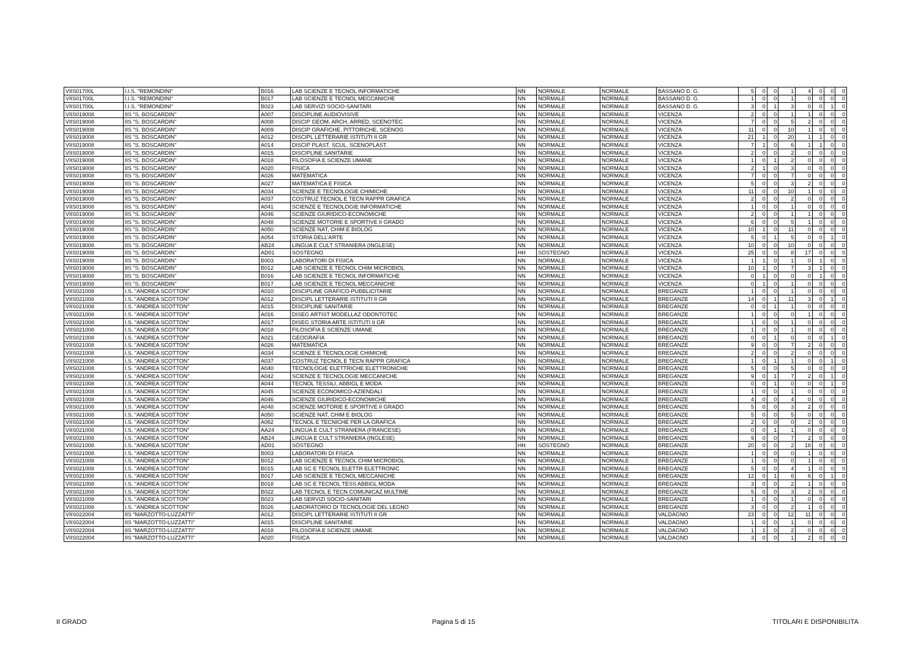| VIIS01700L | I.I.S. "REMONDINI" | B016 | LAB SCIENZE E TECNOL INFORMATICHE | NN | NORMALE | NORMALE | BASSANO D. G. | 5 | 0 | 0 | 1 | 4 | 0 | 0 | 0 |
| VIIS01700L | I.I.S. "REMONDINI" | B017 | LAB SCIENZE E TECNOL MECCANICHE | NN | NORMALE | NORMALE | BASSANO D. G. | 1 | 0 | 0 | 1 | 0 | 0 | 0 | 0 |
| VIIS01700L | I.I.S. "REMONDINI" | B023 | LAB SERVIZI SOCIO-SANITARI | NN | NORMALE | NORMALE | BASSANO D. G. | 3 | 0 | 1 | 3 | 0 | 0 | 1 | 0 |
| VIIS019008 | IIS "S. BOSCARDIN" | A007 | DISCIPLINE AUDIOVISIVE | NN | NORMALE | NORMALE | VICENZA | 2 | 0 | 0 | 1 | 1 | 0 | 0 | 0 |
| VIIS019008 | IIS "S. BOSCARDIN" | A008 | DISCIP GEOM, ARCH, ARRED, SCENOTEC | NN | NORMALE | NORMALE | VICENZA | 7 | 0 | 0 | 5 | 2 | 0 | 0 | 0 |
| VIIS019008 | IIS "S. BOSCARDIN" | A009 | DISCIP GRAFICHE, PITTORICHE, SCENOG | NN | NORMALE | NORMALE | VICENZA | 11 | 0 | 0 | 10 | 1 | 0 | 0 | 0 |
| VIIS019008 | IIS "S. BOSCARDIN" | A012 | DISCIPL LETTERARIE ISTITUTI II GR | NN | NORMALE | NORMALE | VICENZA | 21 | 1 | 0 | 20 | 1 | 1 | 0 | 0 |
| VIIS019008 | IIS "S. BOSCARDIN" | A014 | DISCIP PLAST. SCUL. SCENOPLAST. | NN | NORMALE | NORMALE | VICENZA | 7 | 1 | 0 | 6 | 1 | 1 | 0 | 0 |
| VIIS019008 | IIS "S. BOSCARDIN" | A015 | DISCIPLINE SANITARIE | NN | NORMALE | NORMALE | VICENZA | 2 | 0 | 0 | 2 | 0 | 0 | 0 | 0 |
| VIIS019008 | IIS "S. BOSCARDIN" | A018 | FILOSOFIA E SCIENZE UMANE | NN | NORMALE | NORMALE | VICENZA | 1 | 0 | 1 | 2 | 0 | 0 | 0 | 0 |
| VIIS019008 | IIS "S. BOSCARDIN" | A020 | FISICA | NN | NORMALE | NORMALE | VICENZA | 2 | 1 | 0 | 3 | 0 | 0 | 0 | 0 |
| VIIS019008 | IIS "S. BOSCARDIN" | A026 | MATEMATICA | NN | NORMALE | NORMALE | VICENZA | 7 | 0 | 0 | 7 | 0 | 0 | 0 | 0 |
| VIIS019008 | IIS "S. BOSCARDIN" | A027 | MATEMATICA E FISICA | NN | NORMALE | NORMALE | VICENZA | 5 | 0 | 0 | 3 | 2 | 0 | 0 | 0 |
| VIIS019008 | IIS "S. BOSCARDIN" | A034 | SCIENZE E TECNOLOGIE CHIMICHE | NN | NORMALE | NORMALE | VICENZA | 11 | 0 | 0 | 10 | 1 | 0 | 0 | 0 |
| VIIS019008 | IIS "S. BOSCARDIN" | A037 | COSTRUZ TECNOL E TECN RAPPR GRAFICA | NN | NORMALE | NORMALE | VICENZA | 2 | 0 | 0 | 2 | 0 | 0 | 0 | 0 |
| VIIS019008 | IIS "S. BOSCARDIN" | A041 | SCIENZE E TECNOLOGIE INFORMATICHE | NN | NORMALE | NORMALE | VICENZA | 1 | 0 | 0 | 1 | 0 | 0 | 0 | 0 |
| VIIS019008 | IIS "S. BOSCARDIN" | A046 | SCIENZE GIURIDICO-ECONOMICHE | NN | NORMALE | NORMALE | VICENZA | 2 | 0 | 0 | 1 | 1 | 0 | 0 | 0 |
| VIIS019008 | IIS "S. BOSCARDIN" | A048 | SCIENZE MOTORIE E SPORTIVE II GRADO | NN | NORMALE | NORMALE | VICENZA | 6 | 0 | 0 | 5 | 1 | 0 | 0 | 0 |
| VIIS019008 | IIS "S. BOSCARDIN" | A050 | SCIENZE NAT, CHIM E BIOLOG | NN | NORMALE | NORMALE | VICENZA | 10 | 1 | 0 | 11 | 0 | 0 | 0 | 0 |
| VIIS019008 | IIS "S. BOSCARDIN" | A054 | STORIA DELL'ARTE | NN | NORMALE | NORMALE | VICENZA | 5 | 0 | 1 | 5 | 0 | 0 | 1 | 0 |
| VIIS019008 | IIS "S. BOSCARDIN" | AB24 | LINGUA E CULT STRANIERA (INGLESE) | NN | NORMALE | NORMALE | VICENZA | 10 | 0 | 0 | 10 | 0 | 0 | 0 | 0 |
| VIIS019008 | IIS "S. BOSCARDIN" | AD01 | SOSTEGNO | HH | SOSTEGNO | NORMALE | VICENZA | 25 | 0 | 0 | 8 | 17 | 0 | 0 | 0 |
| VIIS019008 | IIS "S. BOSCARDIN" | B003 | LABORATORI DI FISICA | NN | NORMALE | NORMALE | VICENZA | 1 | 1 | 0 | 1 | 0 | 1 | 0 | 0 |
| VIIS019008 | IIS "S. BOSCARDIN" | B012 | LAB SCIENZE E TECNOL CHIM MICROBIOL | NN | NORMALE | NORMALE | VICENZA | 10 | 1 | 0 | 7 | 3 | 1 | 0 | 0 |
| VIIS019008 | IIS "S. BOSCARDIN" | B016 | LAB SCIENZE E TECNOL INFORMATICHE | NN | NORMALE | NORMALE | VICENZA | 0 | 1 | 0 | 0 | 0 | 1 | 0 | 0 |
| VIIS019008 | IIS "S. BOSCARDIN" | B017 | LAB SCIENZE E TECNOL MECCANICHE | NN | NORMALE | NORMALE | VICENZA | 0 | 1 | 0 | 1 | 0 | 0 | 0 | 0 |
| VIIS021008 | I.S. "ANDREA SCOTTON" | A010 | DISCIPLINE GRAFICO-PUBBLICITARIE | NN | NORMALE | NORMALE | BREGANZE | 1 | 0 | 0 | 1 | 0 | 0 | 0 | 0 |
| VIIS021008 | I.S. "ANDREA SCOTTON" | A012 | DISCIPL LETTERARIE ISTITUTI II GR | NN | NORMALE | NORMALE | BREGANZE | 14 | 0 | 1 | 11 | 3 | 0 | 1 | 0 |
| VIIS021008 | I.S. "ANDREA SCOTTON" | A015 | DISCIPLINE SANITARIE | NN | NORMALE | NORMALE | BREGANZE | 0 | 0 | 1 | 1 | 0 | 0 | 0 | 0 |
| VIIS021008 | I.S. "ANDREA SCOTTON" | A016 | DISEG ARTIST MODELLAZ ODONTOTEC | NN | NORMALE | NORMALE | BREGANZE | 1 | 0 | 0 | 0 | 1 | 0 | 0 | 0 |
| VIIS021008 | I.S. "ANDREA SCOTTON" | A017 | DISEG STORIA ARTE ISTITUTI II GR | NN | NORMALE | NORMALE | BREGANZE | 1 | 0 | 0 | 1 | 0 | 0 | 0 | 0 |
| VIIS021008 | I.S. "ANDREA SCOTTON" | A018 | FILOSOFIA E SCIENZE UMANE | NN | NORMALE | NORMALE | BREGANZE | 1 | 0 | 0 | 1 | 0 | 0 | 0 | 0 |
| VIIS021008 | I.S. "ANDREA SCOTTON" | A021 | GEOGRAFIA | NN | NORMALE | NORMALE | BREGANZE | 0 | 0 | 1 | 0 | 0 | 0 | 1 | 0 |
| VIIS021008 | I.S. "ANDREA SCOTTON" | A026 | MATEMATICA | NN | NORMALE | NORMALE | BREGANZE | 9 | 0 | 0 | 7 | 2 | 0 | 0 | 0 |
| VIIS021008 | I.S. "ANDREA SCOTTON" | A034 | SCIENZE E TECNOLOGIE CHIMICHE | NN | NORMALE | NORMALE | BREGANZE | 2 | 0 | 0 | 2 | 0 | 0 | 0 | 0 |
| VIIS021008 | I.S. "ANDREA SCOTTON" | A037 | COSTRUZ TECNOL E TECN RAPPR GRAFICA | NN | NORMALE | NORMALE | BREGANZE | 1 | 0 | 1 | 1 | 0 | 0 | 1 | 0 |
| VIIS021008 | I.S. "ANDREA SCOTTON" | A040 | TECNOLOGIE ELETTRICHE ELETTRONICHE | NN | NORMALE | NORMALE | BREGANZE | 5 | 0 | 0 | 5 | 0 | 0 | 0 | 0 |
| VIIS021008 | I.S. "ANDREA SCOTTON" | A042 | SCIENZE E TECNOLOGIE MECCANICHE | NN | NORMALE | NORMALE | BREGANZE | 9 | 0 | 1 | 7 | 2 | 0 | 1 | 0 |
| VIIS021008 | I.S. "ANDREA SCOTTON" | A044 | TECNOL TESSILI, ABBIGL E MODA | NN | NORMALE | NORMALE | BREGANZE | 0 | 0 | 1 | 0 | 0 | 0 | 1 | 0 |
| VIIS021008 | I.S. "ANDREA SCOTTON" | A045 | SCIENZE ECONOMICO-AZIENDALI | NN | NORMALE | NORMALE | BREGANZE | 1 | 0 | 0 | 1 | 0 | 0 | 0 | 0 |
| VIIS021008 | I.S. "ANDREA SCOTTON" | A046 | SCIENZE GIURIDICO-ECONOMICHE | NN | NORMALE | NORMALE | BREGANZE | 4 | 0 | 0 | 4 | 0 | 0 | 0 | 0 |
| VIIS021008 | I.S. "ANDREA SCOTTON" | A048 | SCIENZE MOTORIE E SPORTIVE II GRADO | NN | NORMALE | NORMALE | BREGANZE | 5 | 0 | 0 | 3 | 2 | 0 | 0 | 0 |
| VIIS021008 | I.S. "ANDREA SCOTTON" | A050 | SCIENZE NAT, CHIM E BIOLOG | NN | NORMALE | NORMALE | BREGANZE | 5 | 0 | 0 | 5 | 0 | 0 | 0 | 0 |
| VIIS021008 | I.S. "ANDREA SCOTTON" | A062 | TECNOL E TECNICHE PER LA GRAFICA | NN | NORMALE | NORMALE | BREGANZE | 2 | 0 | 0 | 0 | 2 | 0 | 0 | 0 |
| VIIS021008 | I.S. "ANDREA SCOTTON" | AA24 | LINGUA E CULT STRANIERA (FRANCESE) | NN | NORMALE | NORMALE | BREGANZE | 0 | 0 | 1 | 1 | 0 | 0 | 0 | 0 |
| VIIS021008 | I.S. "ANDREA SCOTTON" | AB24 | LINGUA E CULT STRANIERA (INGLESE) | NN | NORMALE | NORMALE | BREGANZE | 9 | 0 | 0 | 7 | 2 | 0 | 0 | 0 |
| VIIS021008 | I.S. "ANDREA SCOTTON" | AD01 | SOSTEGNO | HH | SOSTEGNO | NORMALE | BREGANZE | 20 | 0 | 0 | 2 | 18 | 0 | 0 | 0 |
| VIIS021008 | I.S. "ANDREA SCOTTON" | B003 | LABORATORI DI FISICA | NN | NORMALE | NORMALE | BREGANZE | 1 | 0 | 0 | 0 | 1 | 0 | 0 | 0 |
| VIIS021008 | I.S. "ANDREA SCOTTON" | B012 | LAB SCIENZE E TECNOL CHIM MICROBIOL | NN | NORMALE | NORMALE | BREGANZE | 1 | 0 | 0 | 0 | 1 | 0 | 0 | 0 |
| VIIS021008 | I.S. "ANDREA SCOTTON" | B015 | LAB SC E TECNOL ELETTR ELETTRONIC | NN | NORMALE | NORMALE | BREGANZE | 5 | 0 | 0 | 4 | 1 | 0 | 0 | 0 |
| VIIS021008 | I.S. "ANDREA SCOTTON" | B017 | LAB SCIENZE E TECNOL MECCANICHE | NN | NORMALE | NORMALE | BREGANZE | 12 | 0 | 1 | 6 | 6 | 0 | 1 | 0 |
| VIIS021008 | I.S. "ANDREA SCOTTON" | B018 | LAB SC E TECNOL TESS ABBIGL MODA | NN | NORMALE | NORMALE | BREGANZE | 3 | 0 | 0 | 2 | 1 | 0 | 0 | 0 |
| VIIS021008 | I.S. "ANDREA SCOTTON" | B022 | LAB TECNOL E TECN COMUNICAZ MULTIME | NN | NORMALE | NORMALE | BREGANZE | 5 | 0 | 0 | 3 | 2 | 0 | 0 | 0 |
| VIIS021008 | I.S. "ANDREA SCOTTON" | B023 | LAB SERVIZI SOCIO-SANITARI | NN | NORMALE | NORMALE | BREGANZE | 1 | 0 | 0 | 1 | 0 | 0 | 0 | 0 |
| VIIS021008 | I.S. "ANDREA SCOTTON" | B026 | LABORATORIO DI TECNOLOGIE DEL LEGNO | NN | NORMALE | NORMALE | BREGANZE | 3 | 0 | 0 | 2 | 1 | 0 | 0 | 0 |
| VIIS022004 | IIS "MARZOTTO-LUZZATTI" | A012 | DISCIPL LETTERARIE ISTITUTI II GR | NN | NORMALE | NORMALE | VALDAGNO | 23 | 0 | 0 | 12 | 11 | 0 | 0 | 0 |
| VIIS022004 | IIS "MARZOTTO-LUZZATTI" | A015 | DISCIPLINE SANITARIE | NN | NORMALE | NORMALE | VALDAGNO | 1 | 0 | 0 | 1 | 0 | 0 | 0 | 0 |
| VIIS022004 | IIS "MARZOTTO-LUZZATTI" | A018 | FILOSOFIA E SCIENZE UMANE | NN | NORMALE | NORMALE | VALDAGNO | 1 | 1 | 0 | 2 | 0 | 0 | 0 | 0 |
| VIIS022004 | IIS "MARZOTTO-LUZZATTI" | A020 | FISICA | NN | NORMALE | NORMALE | VALDAGNO | 3 | 0 | 0 | 1 | 2 | 0 | 0 | 0 |
II GRADO Pagina 5 di 15 TITOLARI E DISPONIBILITA